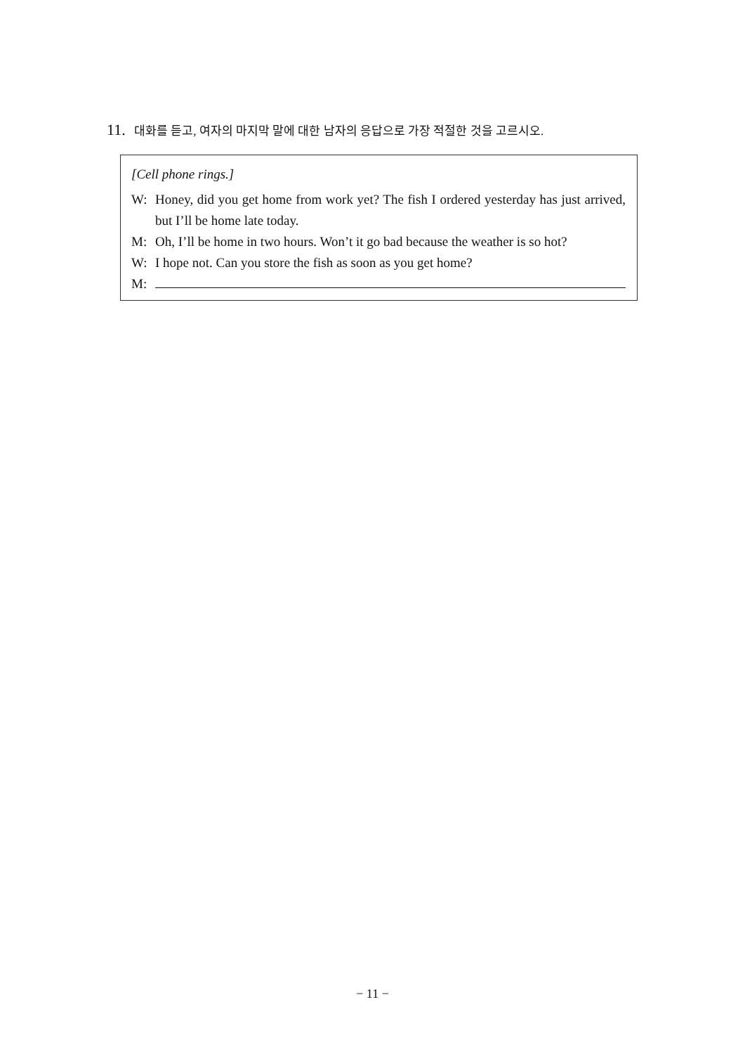11. 대화를 듣고, 여자의 마지막 말에 대한 남자의 응답으로 가장 적절한 것을 고르시오.
[Cell phone rings.]
W: Honey, did you get home from work yet? The fish I ordered yesterday has just arrived, but I’ll be home late today.
M: Oh, I’ll be home in two hours. Won’t it go bad because the weather is so hot?
W: I hope not. Can you store the fish as soon as you get home?
M:
− 11 −